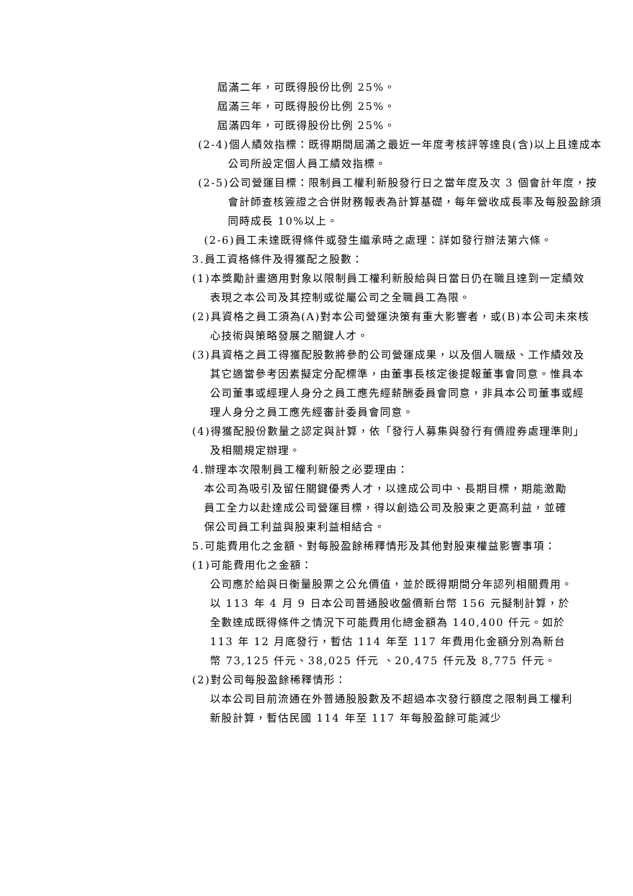屆滿二年，可既得股份比例 25%。
屆滿三年，可既得股份比例 25%。
屆滿四年，可既得股份比例 25%。
(2-4)個人績效指標：既得期間屆滿之最近一年度考核評等達良(含)以上且達成本公司所設定個人員工績效指標。
(2-5)公司營運目標：限制員工權利新股發行日之當年度及次 3 個會計年度，按會計師查核簽證之合併財務報表為計算基礎，每年營收成長率及每股盈餘須同時成長 10%以上。
(2-6)員工未達既得條件或發生繼承時之處理：詳如發行辦法第六條。
3.員工資格條件及得獲配之股數：
(1)本獎勵計畫適用對象以限制員工權利新股給與日當日仍在職且達到一定績效表現之本公司及其控制或從屬公司之全職員工為限。
(2)具資格之員工須為(A)對本公司營運決策有重大影響者，或(B)本公司未來核心技術與策略發展之關鍵人才。
(3)具資格之員工得獲配股數將參酌公司營運成果，以及個人職級、工作績效及其它適當參考因素擬定分配標準，由董事長核定後提報董事會同意。惟具本公司董事或經理人身分之員工應先經薪酬委員會同意，非具本公司董事或經理人身分之員工應先經審計委員會同意。
(4)得獲配股份數量之認定與計算，依「發行人募集與發行有價證券處理準則」及相關規定辦理。
4.辦理本次限制員工權利新股之必要理由：
本公司為吸引及留任關鍵優秀人才，以達成公司中、長期目標，期能激勵員工全力以赴達成公司營運目標，得以創造公司及股東之更高利益，並確保公司員工利益與股東利益相結合。
5.可能費用化之金額、對每股盈餘稀釋情形及其他對股東權益影響事項：
(1)可能費用化之金額：
公司應於給與日衡量股票之公允價值，並於既得期間分年認列相關費用。以 113 年 4 月 9 日本公司普通股收盤價新台幣 156 元擬制計算，於全數達成既得條件之情況下可能費用化總金額為 140,400 仟元。如於 113 年 12 月底發行，暫估 114 年至 117 年費用化金額分別為新台幣 73,125 仟元、38,025 仟元 、20,475 仟元及 8,775 仟元。
(2)對公司每股盈餘稀釋情形：
以本公司目前流通在外普通股股數及不超過本次發行額度之限制員工權利新股計算，暫估民國 114 年至 117 年每股盈餘可能減少